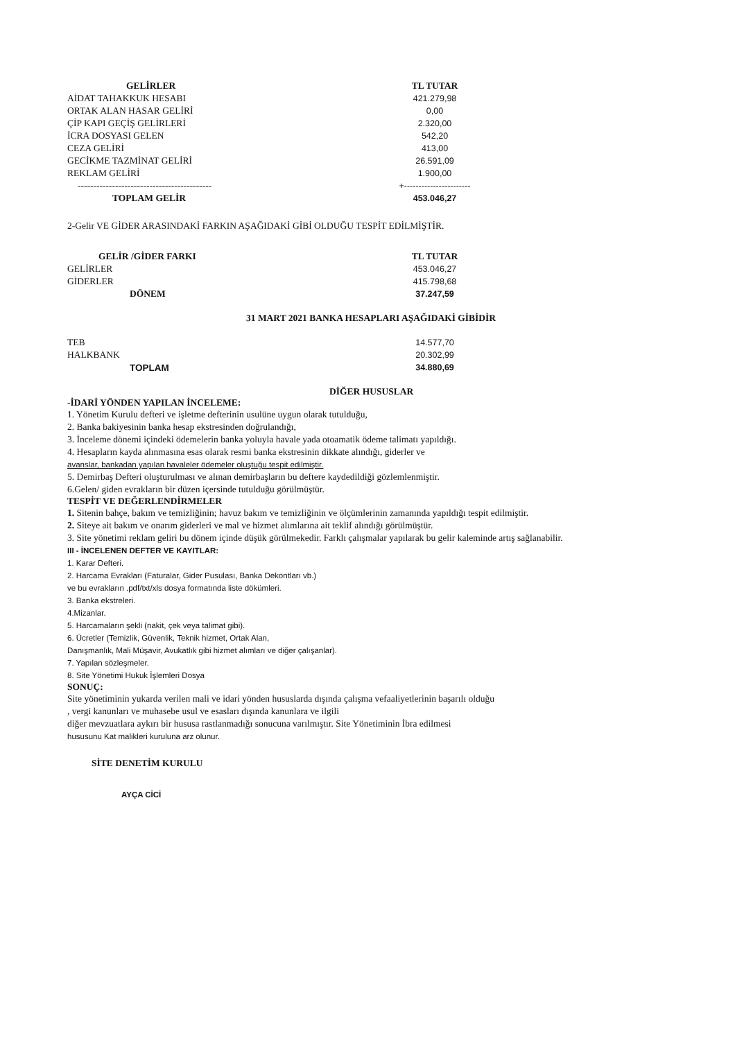| GELİRLER | TL TUTAR |
| --- | --- |
| AİDAT TAHAKKUK HESABI | 421.279,98 |
| ORTAK ALAN HASAR GELİRİ | 0,00 |
| ÇİP KAPI GEÇİŞ GELİRLERİ | 2.320,00 |
| İCRA DOSYASI GELEN | 542,20 |
| CEZA GELİRİ | 413,00 |
| GECİKME TAZMİNAT GELİRİ | 26.591,09 |
| REKLAM GELİRİ | 1.900,00 |
| ------------------------------------------- | +----------------------- |
| TOPLAM GELİR | 453.046,27 |
2-Gelir VE GİDER ARASINDAKİ FARKIN AŞAĞIDAKİ GİBİ OLDUĞU TESPİT EDİLMİŞTİR.
| GELİR /GİDER FARKI | TL TUTAR |
| --- | --- |
| GELİRLER | 453.046,27 |
| GİDERLER | 415.798,68 |
| DÖNEM | 37.247,59 |
31 MART 2021 BANKA HESAPLARI AŞAĞIDAKİ GİBİDİR
| TEB | 14.577,70 |
| HALKBANK | 20.302,99 |
| TOPLAM | 34.880,69 |
DİĞER HUSUSLAR
-İDARİ YÖNDEN YAPILAN İNCELEME:
1. Yönetim Kurulu defteri ve işletme defterinin usulüne uygun olarak tutulduğu,
2. Banka bakiyesinin banka hesap ekstresinden doğrulandığı,
3. İnceleme dönemi içindeki ödemelerin banka yoluyla havale yada otoamatik ödeme talimatı yapıldığı.
4. Hesapların kayda alınmasına esas olarak resmi banka ekstresinin dikkate alındığı, giderler ve
avanslar, bankadan yapılan havaleler ödemeler oluştuğu tespit edilmiştir.
5. Demirbaş Defteri oluşturulması ve alınan demirbaşların bu deftere kaydedildiği gözlemlenmiştir.
6.Gelen/ giden evrakların bir düzen içersinde tutulduğu görülmüştür.
TESPİT VE DEĞERLENDİRMELER
1. Sitenin bahçe, bakım ve temizliğinin; havuz bakım ve temizliğinin ve ölçümlerinin zamanında yapıldığı tespit edilmiştir.
2. Siteye ait bakım ve onarım giderleri ve mal ve hizmet alımlarına ait teklif alındığı görülmüştür.
3. Site yönetimi reklam geliri bu dönem içinde düşük görülmekedir. Farklı çalışmalar yapılarak bu gelir kaleminde artış sağlanabilir.
III - İNCELENEN DEFTER VE KAYITLAR:
1. Karar Defteri.
2. Harcama Evrakları (Faturalar, Gider Pusulası, Banka Dekontları vb.)
ve bu evrakların .pdf/txt/xls dosya formatında liste dökümleri.
3. Banka ekstreleri.
4.Mizanlar.
5. Harcamaların şekli (nakit, çek veya talimat gibi).
6. Ücretler (Temizlik, Güvenlik, Teknik hizmet, Ortak Alan,
Danışmanlık, Mali Müşavir, Avukatlık gibi hizmet alımları ve diğer çalışanlar).
7. Yapılan sözleşmeler.
8. Site Yönetimi Hukuk İşlemleri Dosya
SONUÇ:
Site yönetiminin yukarda verilen mali ve idari yönden hususlarda dışında çalışma vefaaliyetlerinin başarılı olduğu
, vergi kanunları ve muhasebe usul ve esasları dışında kanunlara ve ilgili
diğer mevzuatlara aykırı bir hususa rastlanmadığı sonucuna varılmıştır. Site Yönetiminin İbra edilmesi
hususunu Kat malikleri kuruluna arz olunur.
SİTE DENETİM KURULU
AYÇA CİCİ